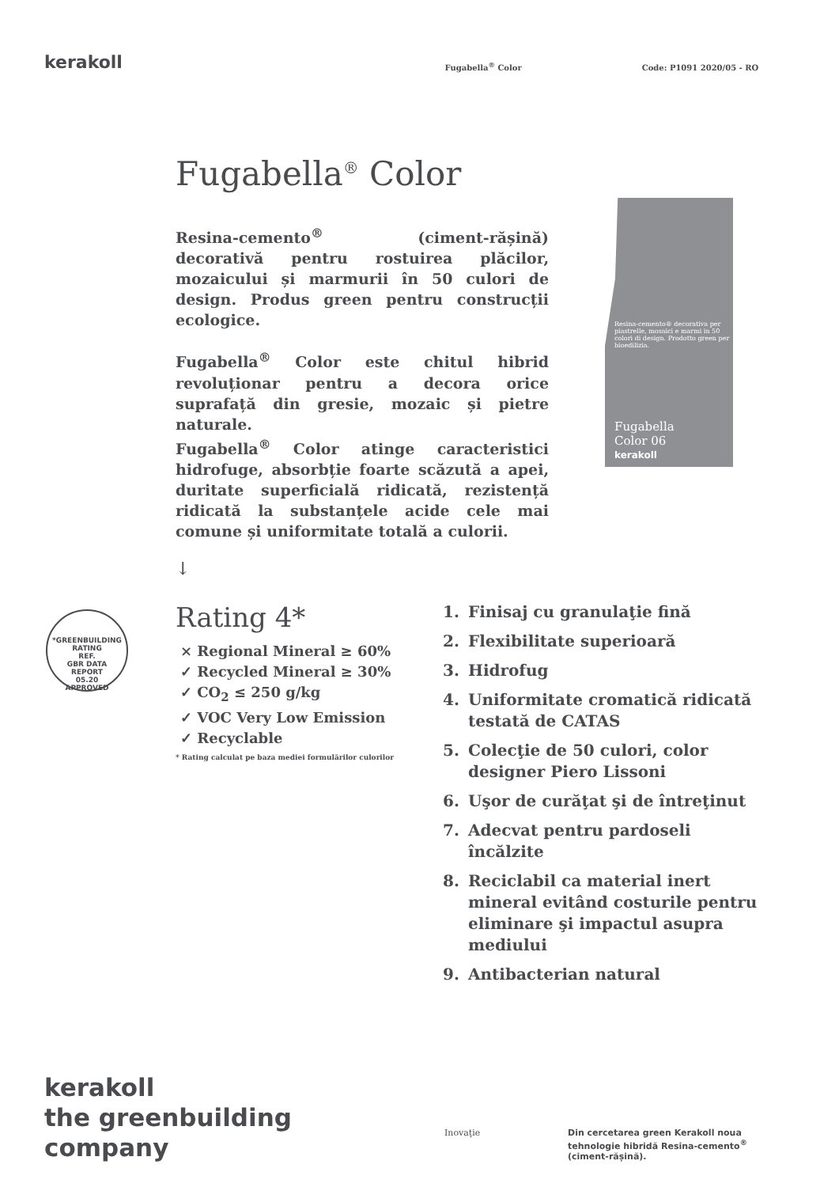kerakoll
Fugabella<sup>®</sup> Color
Code: P1091 2020/05 - RO
Fugabella<sup>®</sup> Color
Resina-cemento<sup>®</sup> (ciment-rășină) decorativă pentru rostuirea plăcilor, mozaicului și marmurii în 50 culori de design. Produs green pentru construcții ecologice.
Fugabella<sup>®</sup> Color este chitul hibrid revoluționar pentru a decora orice suprafață din gresie, mozaic și pietre naturale.
Fugabella<sup>®</sup> Color atinge caracteristici hidrofuge, absorbție foarte scăzută a apei, duritate superficială ridicată, rezistență ridicată la substanțele acide cele mai comune și uniformitate totală a culorii.
↓
Resina-cemento® decorativa per piastrelle, mosaici e marmi in 50 colori di design. Prodotto green per bioedilizia.
Fugabella
Color 06
kerakoll
*GREENBUILDING RATING
REF.
GBR DATA
REPORT
05.20
APPROVED
Rating 4*
× Regional Mineral ≥ 60%
✓ Recycled Mineral ≥ 30%
✓ CO<sub>2</sub> ≤ 250 g/kg
✓ VOC Very Low Emission
✓ Recyclable
* Rating calculat pe baza mediei formulărilor culorilor
1. Finisaj cu granulaţie fină
2. Flexibilitate superioară
3. Hidrofug
4. Uniformitate cromatică ridicată testată de CATAS
5. Colecţie de 50 culori, color designer Piero Lissoni
6. Uşor de curăţat şi de întreţinut
7. Adecvat pentru pardoseli încălzite
8. Reciclabil ca material inert mineral evitând costurile pentru eliminare şi impactul asupra mediului
9. Antibacterian natural
kerakoll
the greenbuilding
company
Inovaţie
Din cercetarea green Kerakoll noua tehnologie hibridă Resina-cemento<sup>®</sup> (ciment-rășină).